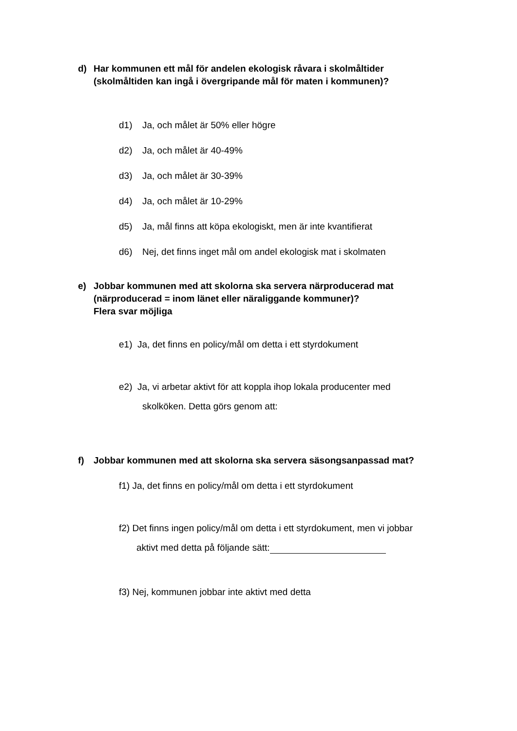d) Har kommunen ett mål för andelen ekologisk råvara i skolmåltider
(skolmåltiden kan ingå i övergripande mål för maten i kommunen)?
d1) Ja, och målet är 50% eller högre
d2) Ja, och målet är 40-49%
d3) Ja, och målet är 30-39%
d4) Ja, och målet är 10-29%
d5) Ja, mål finns att köpa ekologiskt, men är inte kvantifierat
d6) Nej, det finns inget mål om andel ekologisk mat i skolmaten
e) Jobbar kommunen med att skolorna ska servera närproducerad mat
(närproducerad = inom länet eller näraliggande kommuner)?
Flera svar möjliga
e1) Ja, det finns en policy/mål om detta i ett styrdokument
e2) Ja, vi arbetar aktivt för att koppla ihop lokala producenter med
skolköken. Detta görs genom att:
f) Jobbar kommunen med att skolorna ska servera säsongsanpassad mat?
f1) Ja, det finns en policy/mål om detta i ett styrdokument
f2) Det finns ingen policy/mål om detta i ett styrdokument, men vi jobbar
aktivt med detta på följande sätt:
f3) Nej, kommunen jobbar inte aktivt med detta